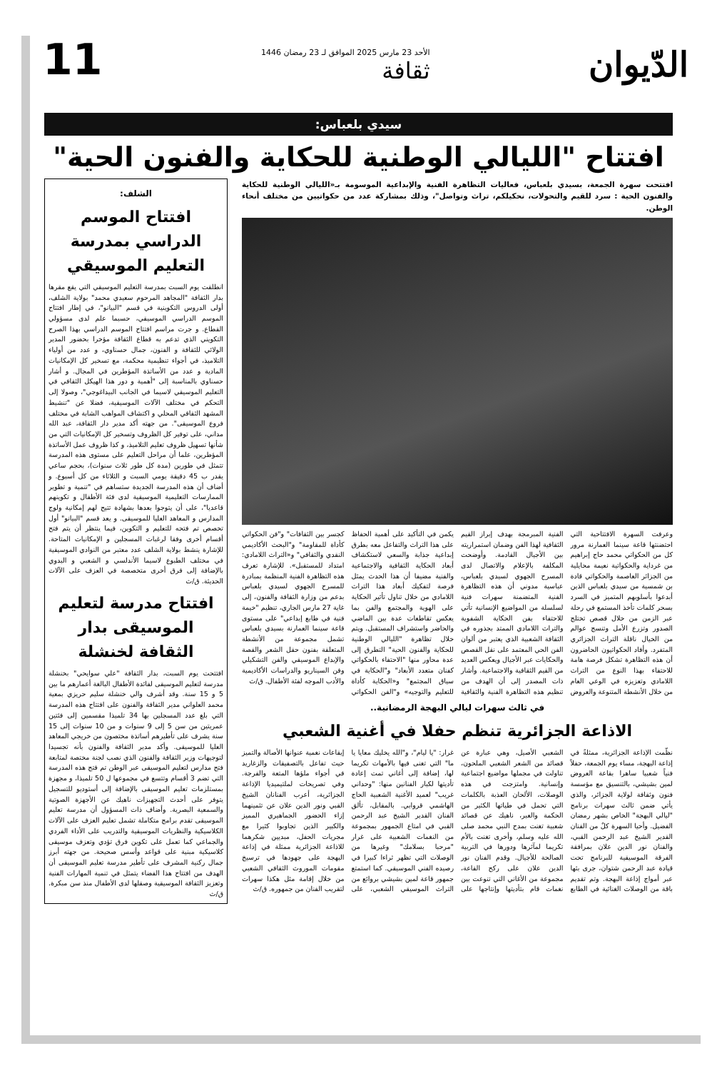الدّيوان
الأحد 23 مارس 2025 الموافق لـ 23 رمضان 1446
ثقافة
11
سيدي بلعباس:
افتتاح "الليالي الوطنية للحكاية والفنون الحية"
افتتحت سهرة الجمعة، بسيدي بلعباس، فعاليات التظاهرة الفنية والإبداعية الموسومة بـ«الليالي الوطنية للحكاية والفنون الحية : سرد للقيم والتحولات، نحكيلكم، تراث وتواصل"، وذلك بمشاركة عدد من حكواتيين من مختلف أنحاء الوطن.
وعرفت السهرة الافتتاحية التي احتضنتها قاعة سينما العمارنة مرور كل من الحكواتي محمد حاج إبراهيم من غرداية والحكواتية نعيمة محايلية من الجزائر العاصمة والحكواتي قادة بن شمسية من سيدي بلعباس الذين أبدعوا بأسلوبهم المتميز في السرد بسحر كلمات تأخذ المستمع في رحلة عبر الزمن من خلال قصص تختلج الصدور وتزرع الأمل وتنسج عوالم من الخيال ناقلة التراث الجزائري المتفرد. وأفاد الحكواتيون الحاضرون أن هذه التظاهرة تشكل فرصة هامة للاحتفاء بهذا النوع من التراث اللامادي وتعزيزه في الوعي العام من خلال الأنشطة المتنوعة والعروض الفنية المبرمجة بهدف إبراز القيم الثقافية لهذا الفن وضمان استمراريته بين الأجيال القادمة. وأوضحت المكلفة بالإعلام والاتصال لدى المسرح الجهوي لسيدي بلعباس، عباسية مدوني أن هذه التظاهرة الفنية المتضمنة سهرات فنية لسلسلة من المواضيع الإنسانية تأتي للاحتفاء بفن الحكاية الشفوية والتراث اللامادي الممتد بجذوره في الثقافة الشعبية الذي يعتبر من ألوان الفن الحي المعتمد على نقل القصص والحكايات عبر الأجيال ويعكس العديد من القيم الثقافية والاجتماعية. وأشار ذات المصدر إلى أن الهدف من تنظيم هذه التظاهرة الفنية والثقافية يكمن في التأكيد على أهمية الحفاظ على هذا التراث والتفاعل معه بطرق إبداعية جذابة والسعي لاستكشاف أبعاد الحكاية الثقافية والاجتماعية والفنية مضيفا أن هذا الحدث يمثل فرصة لتفكيك أبعاد هذا التراث اللامادي من خلال تناول تأثير الحكاية على الهوية والمجتمع والفن بما يعكس تقاطعات عدة بين الماضي والحاضر واستشراف المستقبل. ويتم خلال تظاهرة "الليالي الوطنية للحكاية والفنون الحية" التطرق إلى عدة محاور منها "الاحتفاء بالحكواتي كفنان متعدد الأبعاد" و"الحكاية في سياق المجتمع" و«الحكاية كأداة للتعليم والتوجيه» و"الفن الحكواتي كجسر بين الثقافات" و"فن الحكواتي كأداة للمقاومة" و"البحث الأكاديمي النقدي والثقافي" و«التراث اللامادي: امتداد للمستقبل». للإشارة تعرف هذه التظاهرة الفنية المنظمة بمبادرة للمسرح الجهوي لسيدي بلعباس بدعم من وزارة الثقافة والفنون، إلى غاية 27 مارس الجاري، تنظيم "خيمة فنية في طابع إبداعي" على مستوى قاعة سينما العمارنة بسيدي بلعباس تشمل مجموعة من الأنشطة المتعلقة بفنون حقل الشعر والقصة والإبداع الموسيقي والفن التشكيلي وفن السيناريو والدراسات الأكاديمية والأدب الموجه لفئة الأطفال. ق/ث
في ثالث سهرات ليالي البهجة الرمضانية..
الاذاعة الجزائرية تنظم حفلا في أغنية الشعبي
نظّمت الإذاعة الجزائرية، ممثلةً في إذاعة البهجة، مساء يوم الجمعة، حفلاً فنياً شعبيا ساهرا بقاعة العروض لمين بشيشي، بالتنسيق مع مؤسسة فنون وثقافة لولاية الجزائر، والذي يأتي ضمن ثالث سهرات برنامج "ليالي البهجة" الخاص بشهر رمضان الفضيل. وأحيا السهرة كلٌ من الفنان القدير الشيخ عبد الرحمن القبي، والفنان نور الدين علان بمرافقة الفرقة الموسيقية للبرنامج تحت قيادة عبد الرحمن شتوان، جرى بثها عبر أمواج إذاعة البهجة. وتم تقديم باقة من الوصلات الغنائية في الطابع الشعبي الأصيل، وهي عبارة عن قصائد من الشعر الشعبي الملحون، تناولت في مجملها مواضيع اجتماعية وإنسانية. وامتزجت في هذه الوصلات، الألحان العذبة بالكلمات التي تحمل في طياتها الكثير من الحكمة والعبر، ناهيك عن قصائد شعبية تغنت بمدح النبي محمد صلى الله عليه وسلم، وأخرى تغنت بالأم تكريما لمآثرها ودورها في التربية الصالحة للأجيال. وقدم الفنان نور الدين علان على ركح القاعة، مجموعة من الأغاني التي تنوعت بين نغمات قام بتأديتها وإنتاجها على غرار: "يا ليام"، و"الله يخليك معايا يا ما" التي تغنى فيها بالأمهات تكريما لها، إضافة إلى أغاني تمت إعادة تأديتها لكبار الفنانين منها: "وحداني غريب" لعميد الأغنية الشعبية الحاج الهاشمي قروابي. بالمقابل، تألق الفنان القدير الشيخ عبد الرحمن القبي في امتاع الجمهور بمجموعة من النغمات الشعبية على غرار "مرحبا بسلامك" وغيرها من الوصلات التي تظهر ثراءا كبيرا في رصيده الفني الموسيقي. كما استمتع جمهور قاعة لمين بشيشي بروائع من التراث الموسيقي الشعبي، على إيقاعات نغمية عنوانها الأصالة والتميز حيث تفاعل بالتصفيقات والزغاريد في أجواء ملؤها المتعة والفرجة. وفي تصريحات لملتيميديا الإذاعة الجزائرية، أعرب الفنانان الشيخ القبي ونور الدين علان عن تثمينهما إزاء الحضور الجماهيري المميز والكبير الذين تجاوبوا كثيرا مع مجريات الحفل، مبديين شكرهما للاذاعة الجزائرية ممثلة في إذاعة البهجة على جهودها في ترسيخ مقومات الموروث الثقافي الشعبي من خلال إقامة مثل هكذا سهرات لتقريب الفنان من جمهوره. ق/ث
الشلف:
افتتاح الموسم الدراسي بمدرسة التعليم الموسيقي
انطلقت يوم السبت بمدرسة التعليم الموسيقي التي يقع مقرها بدار الثقافة "المجاهد المرحوم سعيدي محمد" بولاية الشلف، أولى الدروس التكوينية في قسم "البيانو"، في إطار افتتاح الموسم الدراسي الموسيقي، حسبما علم لدى مسؤولي القطاع. و جرت مراسم افتتاح الموسم الدراسي بهذا الصرح التكويني الذي تدعم به قطاع الثقافة مؤخرا بحضور المدير الولائي للثقافة و الفنون، جمال حسناوي، و عدد من أولياء التلاميذ، في أجواء تنظيمية محكمة، مع تسخير كل الإمكانيات المادية و عدد من الأساتذة المؤطرين في المجال. و أشار حسناوي بالمناسبة إلى "أهمية و دور هذا الهيكل الثقافي في التعليم الموسيقي لاسيما في الجانب البيداغوجي"، وصولا إلى التحكم في مختلف الآلات الموسيقية، فضلا عن "تنشيط المشهد الثقافي المحلي و اكتشاف المواهب الشابة في مختلف فروع الموسيقى". من جهته أكد مدير دار الثقافة، عبد الله مداني، على توفير كل الظروف وتسخير كل الإمكانيات التي من شأنها تسهيل ظروف تعليم التلاميذ، و كذا ظروف عمل الأساتذة المؤطرين، علما أن مراحل التعليم على مستوى هذه المدرسة تتمثل في طورين (مدة كل طور ثلاث سنوات)، بحجم ساعي يقدر ب 45 دقيقة يومي السبت و الثلاثاء من كل أسبوع. و أضاف أن هذه المدرسة الجديدة ستساهم في "تنمية و تطوير الممارسات التعليمية الموسيقية لدى فئة الأطفال و تكوينهم قاعديا"، على أن يتوجوا بعدها بشهادة تتيح لهم إمكانية ولوج المدارس و المعاهد العليا للموسيقى. و يعد قسم "البيانو" أول تخصص تم فتحه للتعليم و التكوين، فيما ينتظر أن يتم فتح أقسام أخرى وفقا لرغبات المسجلين و الإمكانيات المتاحة. للإشارة ينشط بولاية الشلف عدد معتبر من النوادي الموسيقية في مختلف الطبوع لاسيما الأندلسي و الشعبي و البدوي بالإضافة إلى فرق أخرى متخصصة في العزف على الآلات الحديثة. ق/ث
افتتاح مدرسة لتعليم الموسيقى بدار الثقافة لخنشلة
افتتحت يوم السبت، بدار الثقافة "علي سوايحي" بخنشلة مدرسة لتعليم الموسيقى لفائدة الأطفال البالغة أعمارهم ما بين 5 و 15 سنة. وقد أشرف والي خنشلة سليم حريزي بمعية محمد العلواني مدير الثقافة والفنون على افتتاح هذه المدرسة التي بلغ عدد المسجلين بها 34 تلميذا مقسمين إلى فئتين عمريتين من سن 5 إلى 9 سنوات و من 10 سنوات إلى 15 سنة يشرف على تأطيرهم أساتذة مختصون من خريجي المعاهد العليا للموسيقى. وأكد مدير الثقافة والفنون بأنه تجسيدا لتوجيهات وزير الثقافة والفنون الذي نصب لجنة مختصة لمتابعة فتح مدارس لتعليم الموسيقى عبر الوطن تم فتح هذه المدرسة التي تضم 3 أقسام وتتسع في مجموعها ل 50 تلميذا، و مجهزة بمستلزمات تعليم الموسيقى بالإضافة إلى أستوديو للتسجيل يتوفر على أحدث التجهيزات ناهيك عن الأجهزة الصوتية والسمعية البصرية. وأضاف ذات المسؤول أن مدرسة تعليم الموسيقى تقدم برامج متكاملة تشمل تعليم العزف على الآلات الكلاسيكية والنظريات الموسيقية والتدريب على الأداء الفردي والجماعي كما تعمل على تكوين فرق تؤدي وتعزف موسيقى كلاسيكية مبنية على قواعد وأسس صحيحة. من جهته أبرز جمال ركنية المشرف على تأطير مدرسة تعليم الموسيقى أن الهدف من افتتاح هذا الفضاء يتمثل في تنمية المهارات الفنية وتعزيز الثقافة الموسيقية وصقلها لدى الأطفال منذ سن مبكرة. ق/ث